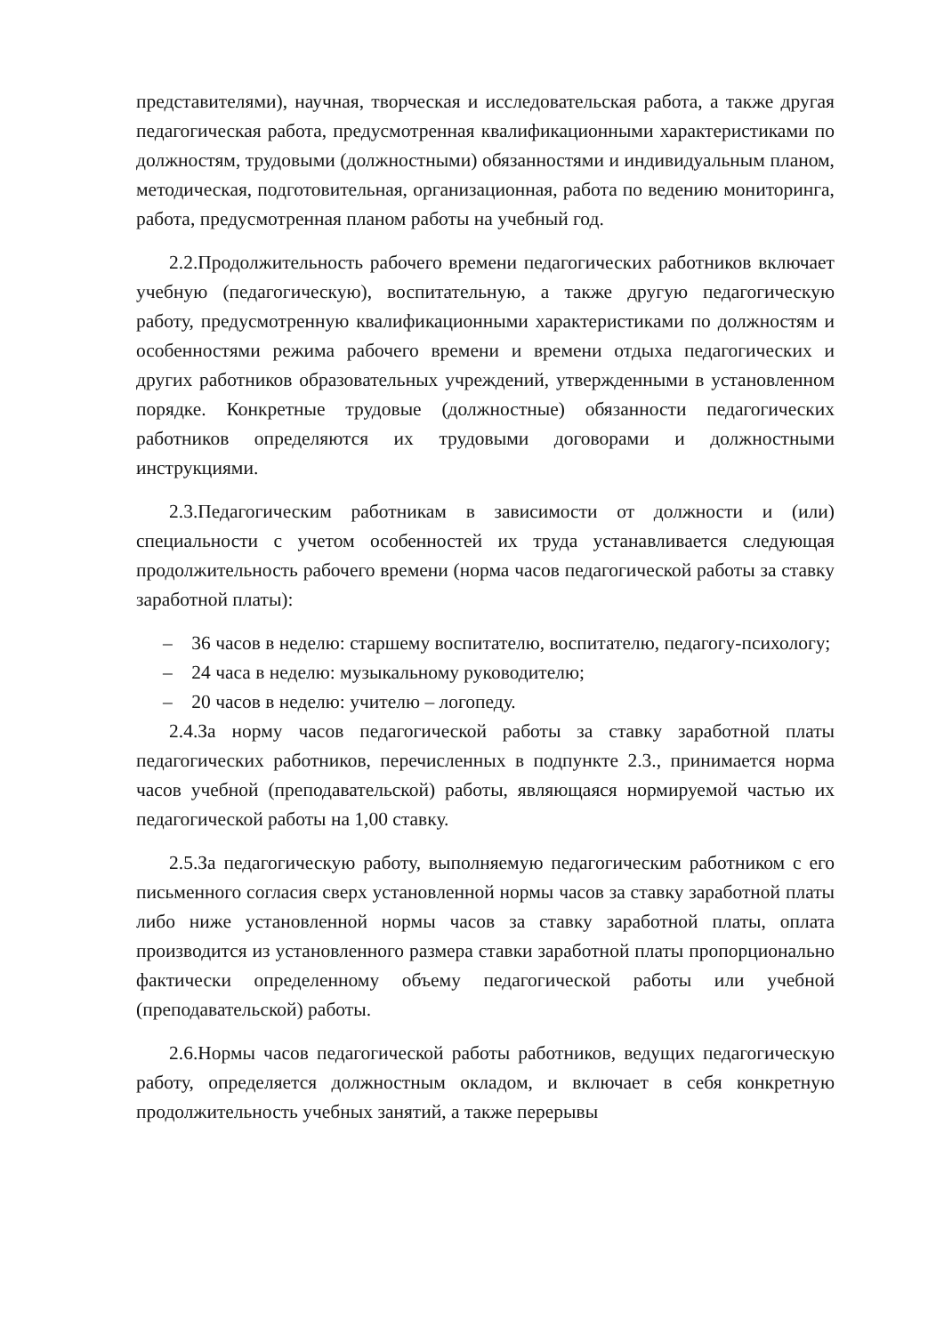представителями), научная, творческая и исследовательская работа, а также другая педагогическая работа, предусмотренная квалификационными характеристиками по должностям, трудовыми (должностными) обязанностями и индивидуальным планом, методическая, подготовительная, организационная, работа по ведению мониторинга, работа, предусмотренная планом работы на учебный год.
2.2.Продолжительность рабочего времени педагогических работников включает учебную (педагогическую), воспитательную, а также другую педагогическую работу, предусмотренную квалификационными характеристиками по должностям и особенностями режима рабочего времени и времени отдыха педагогических и других работников образовательных учреждений, утвержденными в установленном порядке. Конкретные трудовые (должностные) обязанности педагогических работников определяются их трудовыми договорами и должностными инструкциями.
2.3.Педагогическим работникам в зависимости от должности и (или) специальности с учетом особенностей их труда устанавливается следующая продолжительность рабочего времени (норма часов педагогической работы за ставку заработной платы):
– 36 часов в неделю: старшему воспитателю, воспитателю, педагогу-психологу;
– 24 часа в неделю: музыкальному руководителю;
– 20 часов в неделю: учителю – логопеду.
2.4.За норму часов педагогической работы за ставку заработной платы педагогических работников, перечисленных в подпункте 2.3., принимается норма часов учебной (преподавательской) работы, являющаяся нормируемой частью их педагогической работы на 1,00 ставку.
2.5.За педагогическую работу, выполняемую педагогическим работником с его письменного согласия сверх установленной нормы часов за ставку заработной платы либо ниже установленной нормы часов за ставку заработной платы, оплата производится из установленного размера ставки заработной платы пропорционально фактически определенному объему педагогической работы или учебной (преподавательской) работы.
2.6.Нормы часов педагогической работы работников, ведущих педагогическую работу, определяется должностным окладом, и включает в себя конкретную продолжительность учебных занятий, а также перерывы